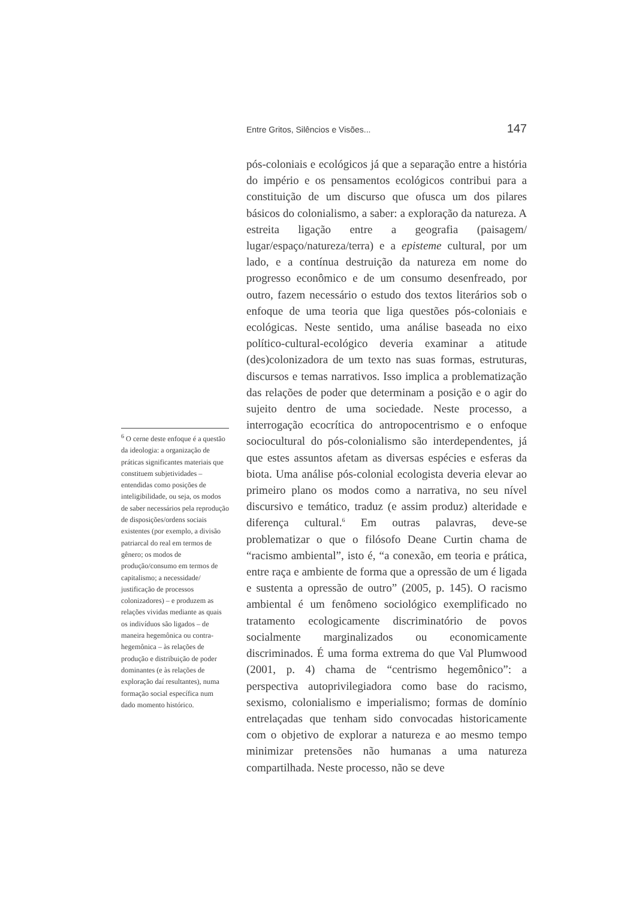Entre Gritos, Silêncios e Visões... 147
<sup>6</sup> O cerne deste enfoque é a questão da ideologia: a organização de práticas significantes materiais que constituem subjetividades – entendidas como posições de inteligibilidade, ou seja, os modos de saber necessários pela reprodução de disposições/ordens sociais existentes (por exemplo, a divisão patriarcal do real em termos de gênero; os modos de produção/consumo em termos de capitalismo; a necessidade/ justificação de processos colonizadores) – e produzem as relações vividas mediante as quais os indivíduos são ligados – de maneira hegemônica ou contra-hegemônica – às relações de produção e distribuição de poder dominantes (e às relações de exploração daí resultantes), numa formação social específica num dado momento histórico.
pós-coloniais e ecológicos já que a separação entre a história do império e os pensamentos ecológicos contribui para a constituição de um discurso que ofusca um dos pilares básicos do colonialismo, a saber: a exploração da natureza. A estreita ligação entre a geografia (paisagem/ lugar/espaço/natureza/terra) e a episteme cultural, por um lado, e a contínua destruição da natureza em nome do progresso econômico e de um consumo desenfreado, por outro, fazem necessário o estudo dos textos literários sob o enfoque de uma teoria que liga questões pós-coloniais e ecológicas. Neste sentido, uma análise baseada no eixo político-cultural-ecológico deveria examinar a atitude (des)colonizadora de um texto nas suas formas, estruturas, discursos e temas narrativos. Isso implica a problematização das relações de poder que determinam a posição e o agir do sujeito dentro de uma sociedade. Neste processo, a interrogação ecocrítica do antropocentrismo e o enfoque sociocultural do pós-colonialismo são interdependentes, já que estes assuntos afetam as diversas espécies e esferas da biota. Uma análise pós-colonial ecologista deveria elevar ao primeiro plano os modos como a narrativa, no seu nível discursivo e temático, traduz (e assim produz) alteridade e diferença cultural.<sup>6</sup> Em outras palavras, deve-se problematizar o que o filósofo Deane Curtin chama de “racismo ambiental”, isto é, “a conexão, em teoria e prática, entre raça e ambiente de forma que a opressão de um é ligada e sustenta a opressão de outro” (2005, p. 145). O racismo ambiental é um fenômeno sociológico exemplificado no tratamento ecologicamente discriminatório de povos socialmente marginalizados ou economicamente discriminados. É uma forma extrema do que Val Plumwood (2001, p. 4) chama de “centrismo hegemônico”: a perspectiva autoprivilegiadora como base do racismo, sexismo, colonialismo e imperialismo; formas de domínio entrelaçadas que tenham sido convocadas historicamente com o objetivo de explorar a natureza e ao mesmo tempo minimizar pretensões não humanas a uma natureza compartilhada. Neste processo, não se deve